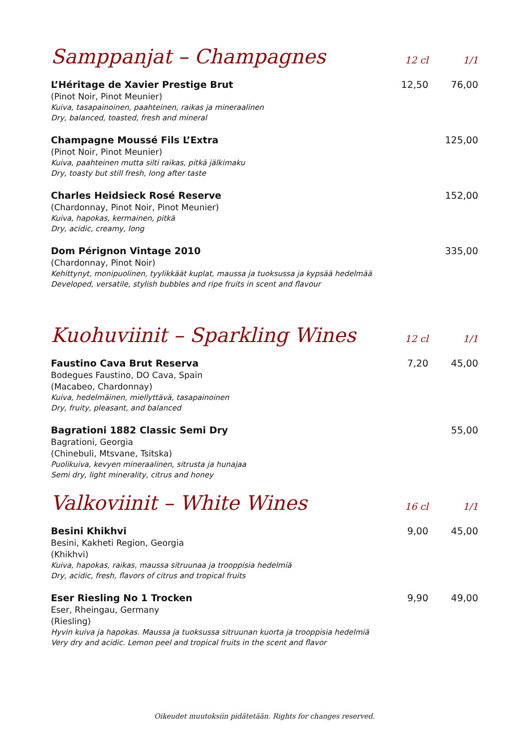Samppanjat – Champagnes
12 cl 1/1
L’Héritage de Xavier Prestige Brut
(Pinot Noir, Pinot Meunier)
Kuiva, tasapainoinen, paahteinen, raikas ja mineraalinen
Dry, balanced, toasted, fresh and mineral
12,50 76,00
Champagne Moussé Fils L’Extra
(Pinot Noir, Pinot Meunier)
Kuiva, paahteinen mutta silti raikas, pitkä jälkimaku
Dry, toasty but still fresh, long after taste
125,00
Charles Heidsieck Rosé Reserve
(Chardonnay, Pinot Noir, Pinot Meunier)
Kuiva, hapokas, kermainen, pitkä
Dry, acidic, creamy, long
152,00
Dom Pérignon Vintage 2010
(Chardonnay, Pinot Noir)
Kehittynyt, monipuolinen, tyylikkäät kuplat, maussa ja tuoksussa ja kypsää hedelmää
Developed, versatile, stylish bubbles and ripe fruits in scent and flavour
335,00
Kuohuviinit – Sparkling Wines
12 cl 1/1
Faustino Cava Brut Reserva
Bodegues Faustino, DO Cava, Spain
(Macabeo, Chardonnay)
Kuiva, hedelmäinen, miellyttävä, tasapainoinen
Dry, fruity, pleasant, and balanced
7,20 45,00
Bagrationi 1882 Classic Semi Dry
Bagrationi, Georgia
(Chinebuli, Mtsvane, Tsitska)
Puolikuiva, kevyen mineraalinen, sitrusta ja hunajaa
Semi dry, light minerality, citrus and honey
55,00
Valkoviinit – White Wines
16 cl 1/1
Besini Khikhvi
Besini, Kakheti Region, Georgia
(Khikhvi)
Kuiva, hapokas, raikas, maussa sitruunaa ja trooppisia hedelmiä
Dry, acidic, fresh, flavors of citrus and tropical fruits
9,00 45,00
Eser Riesling No 1 Trocken
Eser, Rheingau, Germany
(Riesling)
Hyvin kuiva ja hapokas. Maussa ja tuoksussa sitruunan kuorta ja trooppisia hedelmiä
Very dry and acidic. Lemon peel and tropical fruits in the scent and flavor
9,90 49,00
Oikeudet muutoksiin pidätetään. Rights for changes reserved.